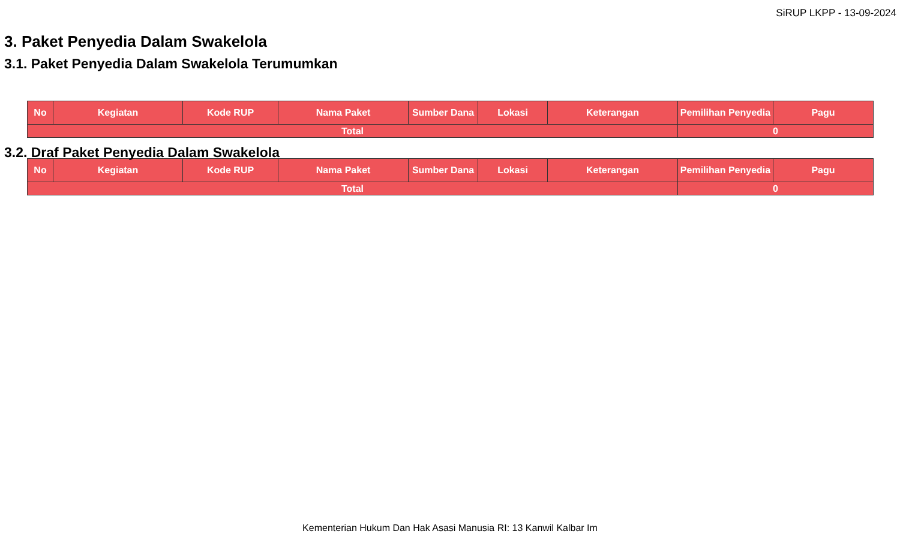SiRUP LKPP - 13-09-2024
3. Paket Penyedia Dalam Swakelola
3.1. Paket Penyedia Dalam Swakelola Terumumkan
| No | Kegiatan | Kode RUP | Nama Paket | Sumber Dana | Lokasi | Keterangan | Pemilihan Penyedia | Pagu |
| --- | --- | --- | --- | --- | --- | --- | --- | --- |
| Total | | | | | | | 0 | |
3.2. Draf Paket Penyedia Dalam Swakelola
| No | Kegiatan | Kode RUP | Nama Paket | Sumber Dana | Lokasi | Keterangan | Pemilihan Penyedia | Pagu |
| --- | --- | --- | --- | --- | --- | --- | --- | --- |
| Total | | | | | | | 0 | |
Kementerian Hukum Dan Hak Asasi Manusia RI: 13 Kanwil Kalbar Im